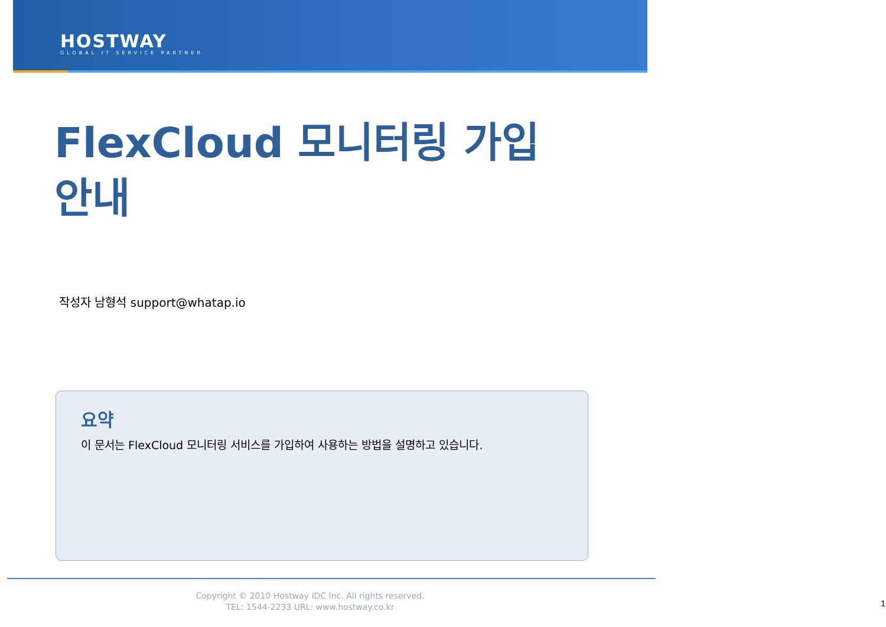HOSTWAY
GLOBAL IT SERVICE PARTNER
FlexCloud 모니터링 가입 안내
작성자 남형석 support@whatap.io
요약
이 문서는 FlexCloud 모니터링 서비스를 가입하여 사용하는 방법을 설명하고 있습니다.
Copyright © 2010 Hostway IDC Inc. All rights reserved.
TEL: 1544-2233 URL: www.hostway.co.kr
1